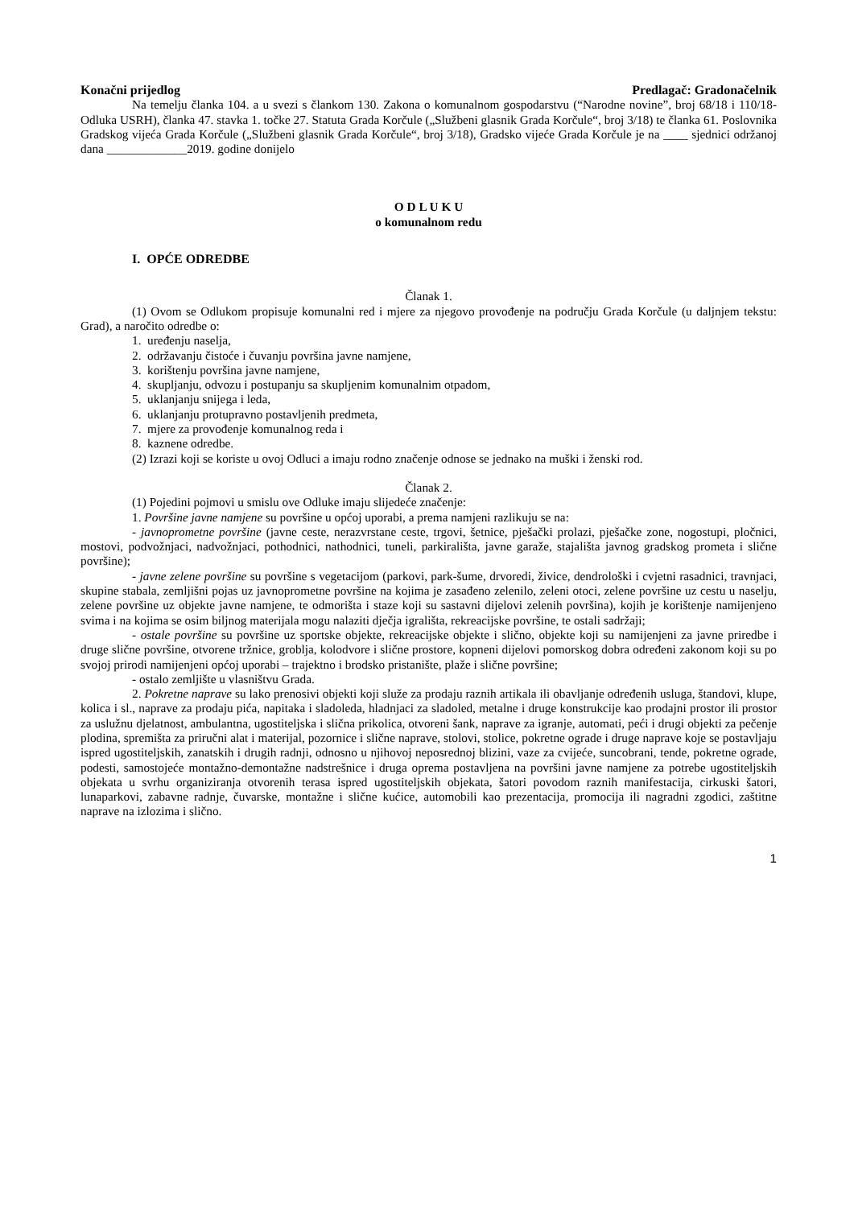Konačni prijedlog Predlagač: Gradonačelnik
Na temelju članka 104. a u svezi s člankom 130. Zakona o komunalnom gospodarstvu (“Narodne novine”, broj 68/18 i 110/18-Odluka USRH), članka 47. stavka 1. točke 27. Statuta Grada Korčule („Službeni glasnik Grada Korčule“, broj 3/18) te članka 61. Poslovnika Gradskog vijeća Grada Korčule („Službeni glasnik Grada Korčule“, broj 3/18), Gradsko vijeće Grada Korčule je na ____ sjednici održanoj dana _____________2019. godine donijelo
O D L U K U
o komunalnom redu
I. OPĆE ODREDBE
Članak 1.
(1) Ovom se Odlukom propisuje komunalni red i mjere za njegovo provođenje na području Grada Korčule (u daljnjem tekstu: Grad), a naročito odredbe o:
1. uređenju naselja,
2. održavanju čistoće i čuvanju površina javne namjene,
3. korištenju površina javne namjene,
4. skupljanju, odvozu i postupanju sa skupljenim komunalnim otpadom,
5. uklanjanju snijega i leda,
6. uklanjanju protupravno postavljenih predmeta,
7. mjere za provođenje komunalnog reda i
8. kaznene odredbe.
(2) Izrazi koji se koriste u ovoj Odluci a imaju rodno značenje odnose se jednako na muški i ženski rod.
Članak 2.
(1) Pojedini pojmovi u smislu ove Odluke imaju slijedeće značenje:
1. Površine javne namjene su površine u općoj uporabi, a prema namjeni razlikuju se na:
- javnoprometne površine (javne ceste, nerazvrstane ceste, trgovi, šetnice, pješački prolazi, pješačke zone, nogostupi, pločnici, mostovi, podvožnjaci, nadvožnjaci, pothodnici, nathodnici, tuneli, parkirališta, javne garaže, stajališta javnog gradskog prometa i slične površine);
- javne zelene površine su površine s vegetacijom (parkovi, park-šume, drvoredi, živice, dendrološki i cvjetni rasadnici, travnjaci, skupine stabala, zemljišni pojas uz javnoprometne površine na kojima je zasađeno zelenilo, zeleni otoci, zelene površine uz cestu u naselju, zelene površine uz objekte javne namjene, te odmorišta i staze koji su sastavni dijelovi zelenih površina), kojih je korištenje namijenjeno svima i na kojima se osim biljnog materijala mogu nalaziti dječja igrališta, rekreacijske površine, te ostali sadržaji;
- ostale površine su površine uz sportske objekte, rekreacijske objekte i slično, objekte koji su namijenjeni za javne priredbe i druge slične površine, otvorene tržnice, groblja, kolodvore i slične prostore, kopneni dijelovi pomorskog dobra određeni zakonom koji su po svojoj prirodi namijenjeni općoj uporabi – trajektno i brodsko pristanište, plaže i slične površine;
- ostalo zemljište u vlasništvu Grada.
2. Pokretne naprave su lako prenosivi objekti koji služe za prodaju raznih artikala ili obavljanje određenih usluga, štandovi, klupe, kolica i sl., naprave za prodaju pića, napitaka i sladoleda, hladnjaci za sladoled, metalne i druge konstrukcije kao prodajni prostor ili prostor za uslužnu djelatnost, ambulantna, ugostiteljska i slična prikolica, otvoreni šank, naprave za igranje, automati, peći i drugi objekti za pečenje plodina, spremišta za priručni alat i materijal, pozornice i slične naprave, stolovi, stolice, pokretne ograde i druge naprave koje se postavljaju ispred ugostiteljskih, zanatskih i drugih radnji, odnosno u njihovoj neposrednoj blizini, vaze za cvijeće, suncobrani, tende, pokretne ograde, podesti, samostojeće montažno-demontažne nadstrešnice i druga oprema postavljena na površini javne namjene za potrebe ugostiteljskih objekata u svrhu organiziranja otvorenih terasa ispred ugostiteljskih objekata, šatori povodom raznih manifestacija, cirkuski šatori, lunaparkovi, zabavne radnje, čuvarske, montažne i slične kućice, automobili kao prezentacija, promocija ili nagradni zgodici, zaštitne naprave na izlozima i slično.
1